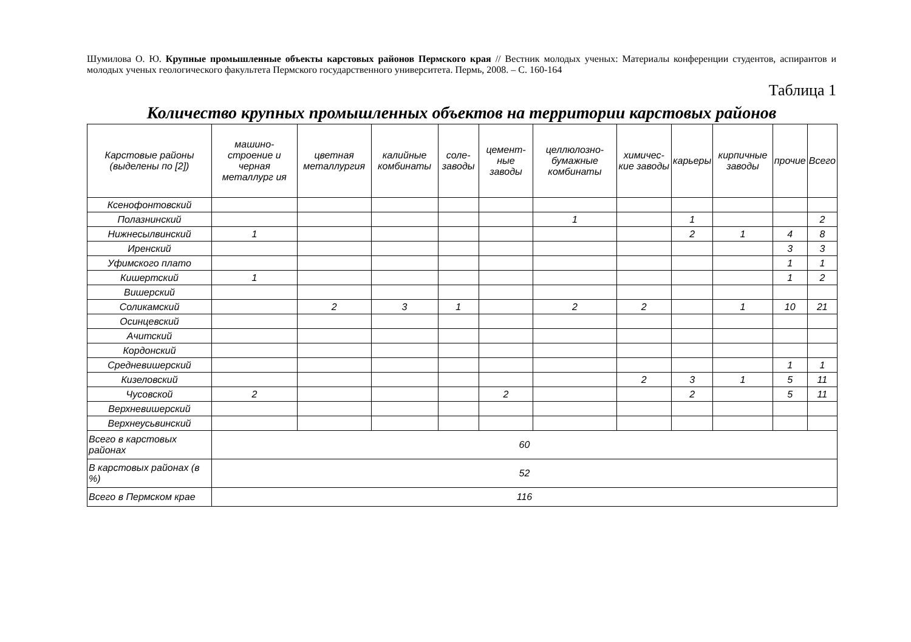Шумилова О. Ю. Крупные промышленные объекты карстовых районов Пермского края // Вестник молодых ученых: Материалы конференции студентов, аспирантов и молодых ученых геологического факультета Пермского государственного университета. Пермь, 2008. – С. 160-164
Таблица 1
Количество крупных промышленных объектов на территории карстовых районов
| Карстовые районы (выделены по [2]) | машино-строение и черная металлург ия | цветная металлургия | калийные комбинаты | соле-заводы | цемент-ные заводы | целлюлозно-бумажные комбинаты | химичес-кие заводы | карьеры | кирпичные заводы | прочие | Всего |
| --- | --- | --- | --- | --- | --- | --- | --- | --- | --- | --- | --- |
| Ксенофонтовский | | | | | | | | | | | |
| Полазнинский | | | | | | 1 | | 1 | | | 2 |
| Нижнесылвинский | 1 | | | | | | | 2 | 1 | 4 | 8 |
| Иренский | | | | | | | | | | 3 | 3 |
| Уфимского плато | | | | | | | | | | 1 | 1 |
| Кишертский | 1 | | | | | | | | | 1 | 2 |
| Вишерский | | | | | | | | | | | |
| Соликамский | | 2 | 3 | 1 | | 2 | 2 | | 1 | 10 | 21 |
| Осинцевский | | | | | | | | | | | |
| Ачитский | | | | | | | | | | | |
| Кордонский | | | | | | | | | | | |
| Средневишерский | | | | | | | | | | 1 | 1 |
| Кизеловский | | | | | | | 2 | 3 | 1 | 5 | 11 |
| Чусовской | 2 | | | | 2 | | | 2 | | 5 | 11 |
| Верхневишерский | | | | | | | | | | | |
| Верхнеусьвинский | | | | | | | | | | | |
| Всего в карстовых районах | 60 | | | | | | | | | | |
| В карстовых районах (в %) | 52 | | | | | | | | | | |
| Всего в Пермском крае | 116 | | | | | | | | | | |